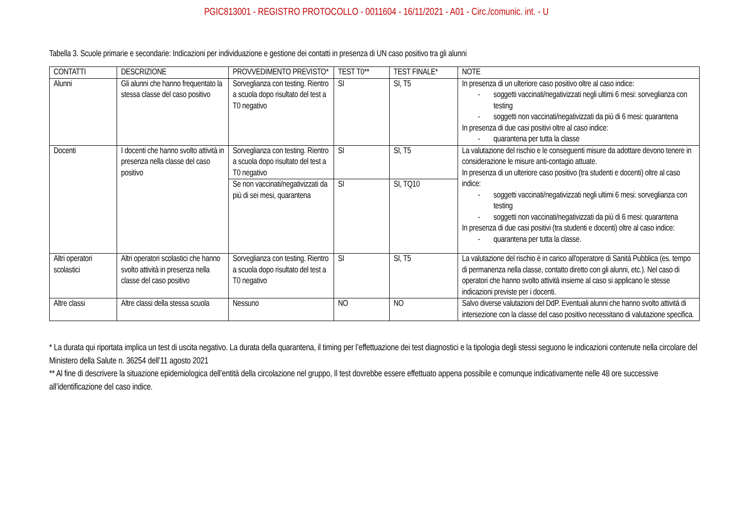PGIC813001 - REGISTRO PROTOCOLLO - 0011604 - 16/11/2021 - A01 - Circ./comunic. int. - U
Tabella 3. Scuole primarie e secondarie: Indicazioni per individuazione e gestione dei contatti in presenza di UN caso positivo tra gli alunni
| CONTATTI | DESCRIZIONE | PROVVEDIMENTO PREVISTO* | TEST T0** | TEST FINALE* | NOTE |
| Alunni | Gli alunni che hanno frequentato la stessa classe del caso positivo | Sorveglianza con testing. Rientro a scuola dopo risultato del test a T0 negativo | SI | SI, T5 | In presenza di un ulteriore caso positivo oltre al caso indice: - soggetti vaccinati/negativizzati negli ultimi 6 mesi: sorveglianza con testing - soggetti non vaccinati/negativizzati da più di 6 mesi: quarantena In presenza di due casi positivi oltre al caso indice: - quarantena per tutta la classe |
| Docenti | I docenti che hanno svolto attività in presenza nella classe del caso positivo | Sorveglianza con testing. Rientro a scuola dopo risultato del test a T0 negativo | SI | SI, T5 | La valutazione del rischio e le conseguenti misure da adottare devono tenere in considerazione le misure anti-contagio attuate. In presenza di un ulteriore caso positivo (tra studenti e docenti) oltre al caso indice: - soggetti vaccinati/negativizzati negli ultimi 6 mesi: sorveglianza con testing - soggetti non vaccinati/negativizzati da più di 6 mesi: quarantena In presenza di due casi positivi (tra studenti e docenti) oltre al caso indice: - quarantena per tutta la classe. |
| | | Se non vaccinati/negativizzati da più di sei mesi, quarantena | SI | SI, TQ10 | |
| Altri operatori scolastici | Altri operatori scolastici che hanno svolto attività in presenza nella classe del caso positivo | Sorveglianza con testing. Rientro a scuola dopo risultato del test a T0 negativo | SI | SI, T5 | La valutazione del rischio è in carico all'operatore di Sanità Pubblica (es. tempo di permanenza nella classe, contatto diretto con gli alunni, etc.). Nel caso di operatori che hanno svolto attività insieme al caso si applicano le stesse indicazioni previste per i docenti. |
| Altre classi | Altre classi della stessa scuola | Nessuno | NO | NO | Salvo diverse valutazioni del DdP. Eventuali alunni che hanno svolto attività di intersezione con la classe del caso positivo necessitano di valutazione specifica. |
* La durata qui riportata implica un test di uscita negativo. La durata della quarantena, il timing per l’effettuazione dei test diagnostici e la tipologia degli stessi seguono le indicazioni contenute nella circolare del Ministero della Salute n. 36254 dell’11 agosto 2021
** Al fine di descrivere la situazione epidemiologica dell’entità della circolazione nel gruppo, Il test dovrebbe essere effettuato appena possibile e comunque indicativamente nelle 48 ore successive all’identificazione del caso indice.